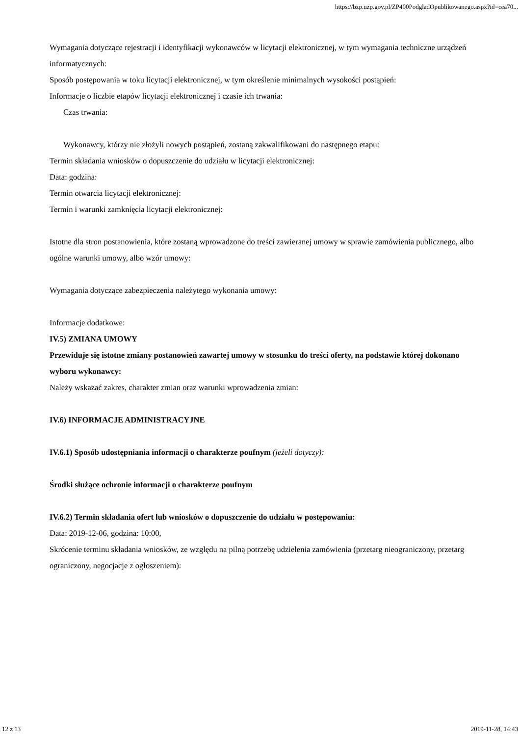https://bzp.uzp.gov.pl/ZP400PodgladOpublikowanego.aspx?id=cea70...
Wymagania dotyczące rejestracji i identyfikacji wykonawców w licytacji elektronicznej, w tym wymagania techniczne urządzeń informatycznych:
Sposób postępowania w toku licytacji elektronicznej, w tym określenie minimalnych wysokości postąpień:
Informacje o liczbie etapów licytacji elektronicznej i czasie ich trwania:
Czas trwania:
Wykonawcy, którzy nie złożyli nowych postąpień, zostaną zakwalifikowani do następnego etapu:
Termin składania wniosków o dopuszczenie do udziału w licytacji elektronicznej:
Data: godzina:
Termin otwarcia licytacji elektronicznej:
Termin i warunki zamknięcia licytacji elektronicznej:
Istotne dla stron postanowienia, które zostaną wprowadzone do treści zawieranej umowy w sprawie zamówienia publicznego, albo ogólne warunki umowy, albo wzór umowy:
Wymagania dotyczące zabezpieczenia należytego wykonania umowy:
Informacje dodatkowe:
IV.5) ZMIANA UMOWY
Przewiduje się istotne zmiany postanowień zawartej umowy w stosunku do treści oferty, na podstawie której dokonano wyboru wykonawcy:
Należy wskazać zakres, charakter zmian oraz warunki wprowadzenia zmian:
IV.6) INFORMACJE ADMINISTRACYJNE
IV.6.1) Sposób udostępniania informacji o charakterze poufnym (jeżeli dotyczy):
Środki służące ochronie informacji o charakterze poufnym
IV.6.2) Termin składania ofert lub wniosków o dopuszczenie do udziału w postępowaniu:
Data: 2019-12-06, godzina: 10:00,
Skrócenie terminu składania wniosków, ze względu na pilną potrzebę udzielenia zamówienia (przetarg nieograniczony, przetarg ograniczony, negocjacje z ogłoszeniem):
12 z 13 2019-11-28, 14:43